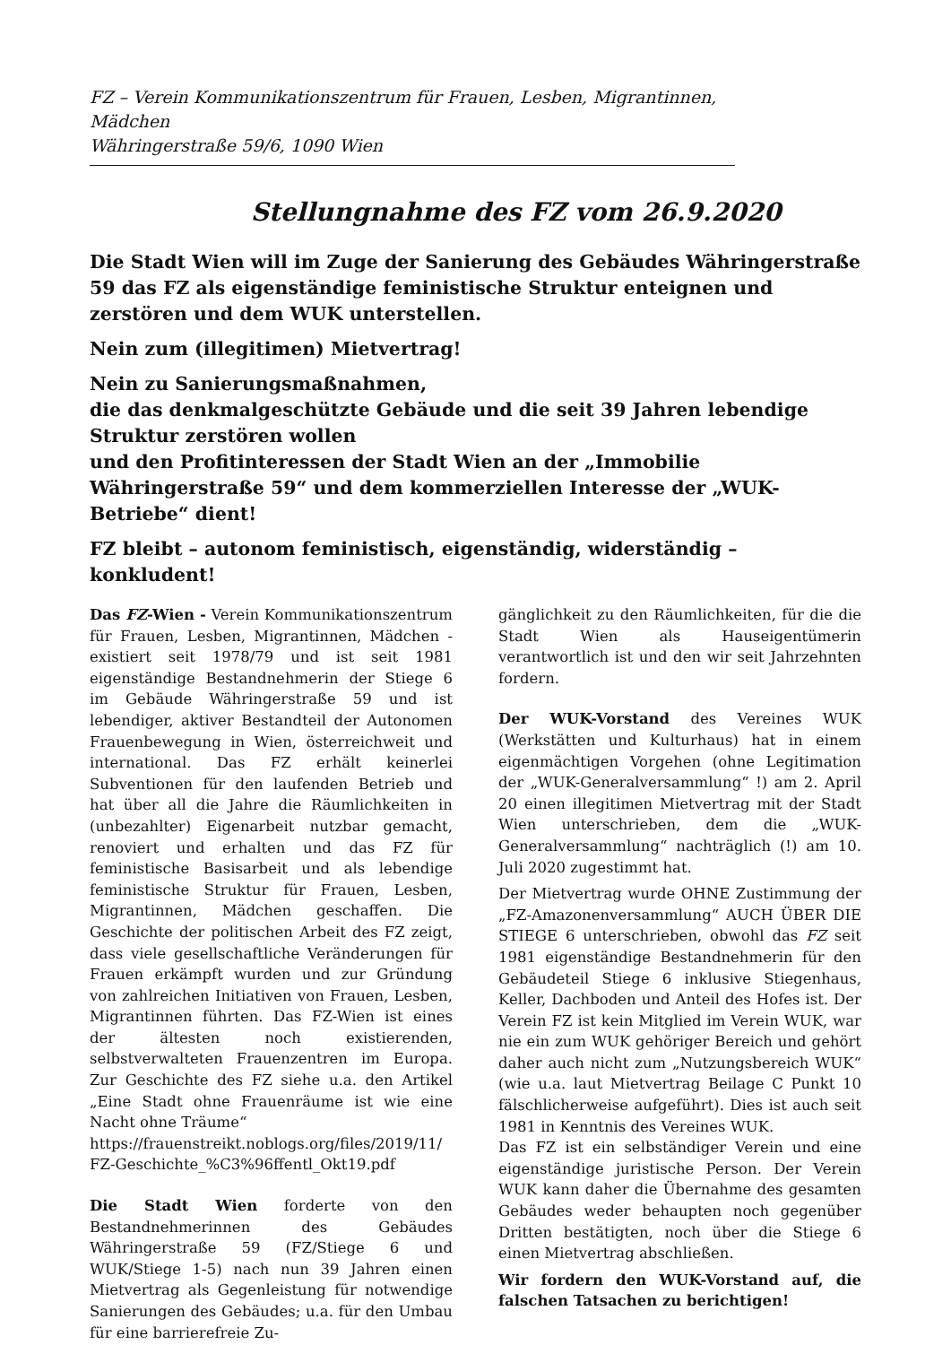FZ – Verein Kommunikationszentrum für Frauen, Lesben, Migrantinnen, Mädchen
Währingerstraße 59/6, 1090 Wien
Stellungnahme des FZ vom 26.9.2020
Die Stadt Wien will im Zuge der Sanierung des Gebäudes Währingerstraße 59 das FZ als eigenständige feministische Struktur enteignen und zerstören und dem WUK unterstellen.
Nein zum (illegitimen) Mietvertrag!
Nein zu Sanierungsmaßnahmen,
die das denkmalgeschützte Gebäude und die seit 39 Jahren lebendige Struktur zerstören wollen
und den Profitinteressen der Stadt Wien an der „Immobilie Währingerstraße 59“ und dem kommerziellen Interesse der „WUK-Betriebe“ dient!
FZ bleibt – autonom feministisch, eigenständig, widerständig – konkludent!
Das FZ-Wien - Verein Kommunikationszentrum für Frauen, Lesben, Migrantinnen, Mädchen - existiert seit 1978/79 und ist seit 1981 eigenständige Bestandnehmerin der Stiege 6 im Gebäude Währingerstraße 59 und ist lebendiger, aktiver Bestandteil der Autonomen Frauenbewegung in Wien, österreichweit und international. Das FZ erhält keinerlei Subventionen für den laufenden Betrieb und hat über all die Jahre die Räumlichkeiten in (unbezahlter) Eigenarbeit nutzbar gemacht, renoviert und erhalten und das FZ für feministische Basisarbeit und als lebendige feministische Struktur für Frauen, Lesben, Migrantinnen, Mädchen geschaffen. Die Geschichte der politischen Arbeit des FZ zeigt, dass viele gesellschaftliche Veränderungen für Frauen erkämpft wurden und zur Gründung von zahlreichen Initiativen von Frauen, Lesben, Migrantinnen führten. Das FZ-Wien ist eines der ältesten noch existierenden, selbstverwalteten Frauenzentren im Europa. Zur Geschichte des FZ siehe u.a. den Artikel „Eine Stadt ohne Frauenräume ist wie eine Nacht ohne Träume“
https://frauenstreikt.noblogs.org/files/2019/11/ FZ-Geschichte_%C3%96ffentl_Okt19.pdf
Die Stadt Wien forderte von den Bestandnehmerinnen des Gebäudes Währingerstraße 59 (FZ/Stiege 6 und WUK/Stiege 1-5) nach nun 39 Jahren einen Mietvertrag als Gegenleistung für notwendige Sanierungen des Gebäudes; u.a. für den Umbau für eine barrierefreie Zu-
gänglichkeit zu den Räumlichkeiten, für die die Stadt Wien als Hauseigentümerin verantwortlich ist und den wir seit Jahrzehnten fordern.
Der WUK-Vorstand des Vereines WUK (Werkstätten und Kulturhaus) hat in einem eigenmächtigen Vorgehen (ohne Legitimation der „WUK-Generalversammlung“ !) am 2. April 20 einen illegitimen Mietvertrag mit der Stadt Wien unterschrieben, dem die „WUK-Generalversammlung“ nachträglich (!) am 10. Juli 2020 zugestimmt hat.
Der Mietvertrag wurde OHNE Zustimmung der „FZ-Amazonenversammlung“ AUCH ÜBER DIE STIEGE 6 unterschrieben, obwohl das FZ seit 1981 eigenständige Bestandnehmerin für den Gebäudeteil Stiege 6 inklusive Stiegenhaus, Keller, Dachboden und Anteil des Hofes ist. Der Verein FZ ist kein Mitglied im Verein WUK, war nie ein zum WUK gehöriger Bereich und gehört daher auch nicht zum „Nutzungsbereich WUK“ (wie u.a. laut Mietvertrag Beilage C Punkt 10 fälschlicherweise aufgeführt). Dies ist auch seit 1981 in Kenntnis des Vereines WUK.
Das FZ ist ein selbständiger Verein und eine eigenständige juristische Person. Der Verein WUK kann daher die Übernahme des gesamten Gebäudes weder behaupten noch gegenüber Dritten bestätigten, noch über die Stiege 6 einen Mietvertrag abschließen.
Wir fordern den WUK-Vorstand auf, die falschen Tatsachen zu berichtigen!